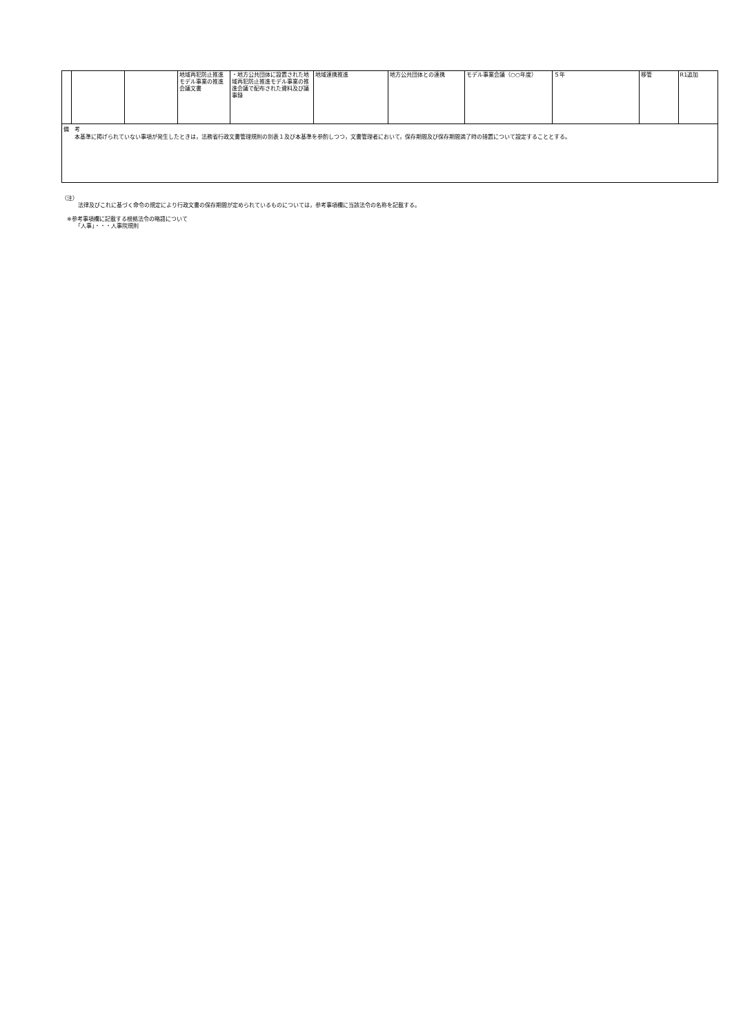| | | | 地域再犯防止推進モデル事業の推進会議文書 | ・地方公共団体に設置された地域再犯防止推進モデル事業の推進会議で配布された資料及び議事録 | 地域連携推進 | 地方公共団体との連携 | モデル事業会議（○○年度） | ５年 | 移管 | R1追加 |
備　考
　　本基準に掲げられていない事項が発生したときは，法務省行政文書管理規則の別表１及び本基準を参酌しつつ，文書管理者において，保存期間及び保存期間満了時の措置について設定することとする。
（注）
　　　法律及びこれに基づく命令の規定により行政文書の保存期間が定められているものについては，参考事項欄に当該法令の名称を記載する。
　※参考事項欄に記載する根拠法令の略語について
　　　「人事」・・・人事院規則